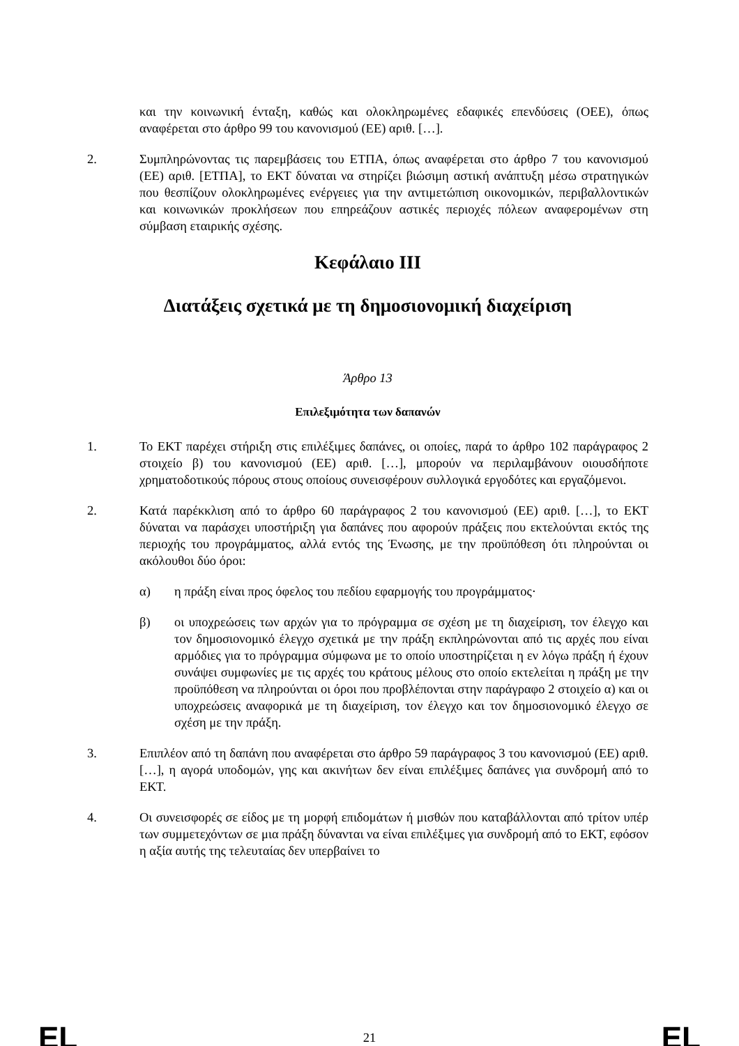και την κοινωνική ένταξη, καθώς και ολοκληρωμένες εδαφικές επενδύσεις (ΟΕΕ), όπως αναφέρεται στο άρθρο 99 του κανονισμού (ΕΕ) αριθ. […].
2. Συμπληρώνοντας τις παρεμβάσεις του ΕΤΠΑ, όπως αναφέρεται στο άρθρο 7 του κανονισμού (ΕΕ) αριθ. [ΕΤΠΑ], το ΕΚΤ δύναται να στηρίζει βιώσιμη αστική ανάπτυξη μέσω στρατηγικών που θεσπίζουν ολοκληρωμένες ενέργειες για την αντιμετώπιση οικονομικών, περιβαλλοντικών και κοινωνικών προκλήσεων που επηρεάζουν αστικές περιοχές πόλεων αναφερομένων στη σύμβαση εταιρικής σχέσης.
Κεφάλαιο III
Διατάξεις σχετικά με τη δημοσιονομική διαχείριση
Άρθρο 13
Επιλεξιμότητα των δαπανών
1. Το ΕΚΤ παρέχει στήριξη στις επιλέξιμες δαπάνες, οι οποίες, παρά το άρθρο 102 παράγραφος 2 στοιχείο β) του κανονισμού (ΕΕ) αριθ. […], μπορούν να περιλαμβάνουν οιουσδήποτε χρηματοδοτικούς πόρους στους οποίους συνεισφέρουν συλλογικά εργοδότες και εργαζόμενοι.
2. Κατά παρέκκλιση από το άρθρο 60 παράγραφος 2 του κανονισμού (ΕΕ) αριθ. […], το ΕΚΤ δύναται να παράσχει υποστήριξη για δαπάνες που αφορούν πράξεις που εκτελούνται εκτός της περιοχής του προγράμματος, αλλά εντός της Ένωσης, με την προϋπόθεση ότι πληρούνται οι ακόλουθοι δύο όροι:
α) η πράξη είναι προς όφελος του πεδίου εφαρμογής του προγράμματος·
β) οι υποχρεώσεις των αρχών για το πρόγραμμα σε σχέση με τη διαχείριση, τον έλεγχο και τον δημοσιονομικό έλεγχο σχετικά με την πράξη εκπληρώνονται από τις αρχές που είναι αρμόδιες για το πρόγραμμα σύμφωνα με το οποίο υποστηρίζεται η εν λόγω πράξη ή έχουν συνάψει συμφωνίες με τις αρχές του κράτους μέλους στο οποίο εκτελείται η πράξη με την προϋπόθεση να πληρούνται οι όροι που προβλέπονται στην παράγραφο 2 στοιχείο α) και οι υποχρεώσεις αναφορικά με τη διαχείριση, τον έλεγχο και τον δημοσιονομικό έλεγχο σε σχέση με την πράξη.
3. Επιπλέον από τη δαπάνη που αναφέρεται στο άρθρο 59 παράγραφος 3 του κανονισμού (ΕΕ) αριθ. […], η αγορά υποδομών, γης και ακινήτων δεν είναι επιλέξιμες δαπάνες για συνδρομή από το ΕΚΤ.
4. Οι συνεισφορές σε είδος με τη μορφή επιδομάτων ή μισθών που καταβάλλονται από τρίτον υπέρ των συμμετεχόντων σε μια πράξη δύνανται να είναι επιλέξιμες για συνδρομή από το ΕΚΤ, εφόσον η αξία αυτής της τελευταίας δεν υπερβαίνει το
EL 21 EL